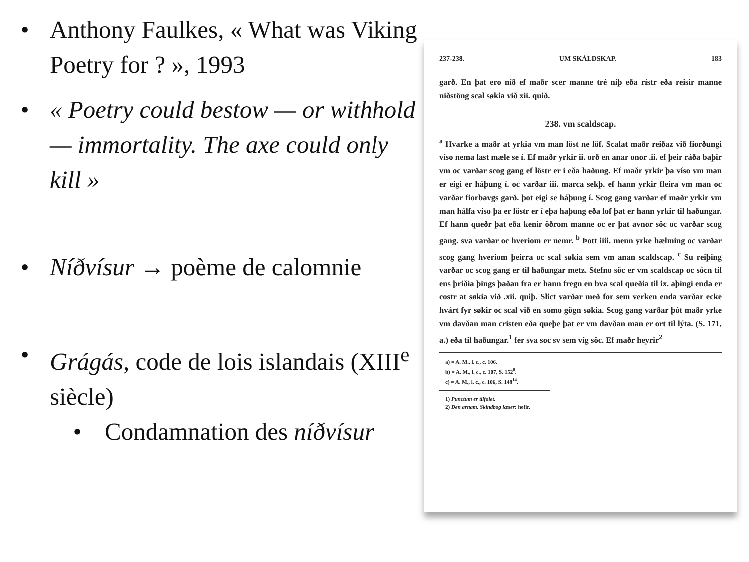• Anthony Faulkes, « What was Viking Poetry for ? », 1993
• « Poetry could bestow — or withhold — immortality. The axe could only kill »
• Níðvísur → poème de calomnie
• Grágás, code de lois islandais (XIII<sup>e</sup> siècle)
• Condamnation des níðvísur
237-238. UM SKÁLDSKAP. 183
garð. En þat ero níð ef maðr scer manne tré níþ eða rístr eða reisir manne niðstöng scal søkia við xii. quið.
238. vm scaldscap.
<sup>a</sup> Hvarke a maðr at yrkia vm man löst ne löf. Scalat maðr reiðaz við fiorðungi víso nema last mæle se í. Ef maðr yrkir ii. orð en anar onor .ii. ef þeir ráða baþir vm oc varðar scog gang ef löstr er i eða haðung. Ef maðr yrkir þa víso vm man er eigi er háþung í. oc varðar iii. marca sekþ. ef hann yrkir fleira vm man oc varðar fiorbavgs garð. þot eigi se háþung í. Scog gang varðar ef maðr yrkir vm man hálfa víso þa er löstr er í eþa haþung eða lof þat er hann yrkir til haðungar. Ef hann queðr þat eða kenir öðrom manne oc er þat avnor söc oc varðar scog gang. sva varðar oc hveriom er nemr. <sup>b</sup> Þott iiii. menn yrke hælming oc varðar scog gang hveriom þeirra oc scal søkia sem vm anan scaldscap. <sup>c</sup> Su reiþing varðar oc scog gang er til haðungar metz. Stefno söc er vm scaldscap oc sócn til ens þriðia þings þaðan fra er hann fregn en bva scal queðia til ix. aþingi enda er costr at søkia við .xii. quiþ. Slict varðar með for sem verken enda varðar ecke hvárt fyr søkir oc scal við en somo gögn søkia. Scog gang varðar þót maðr yrke vm davðan man cristen eða queþe þat er vm davðan man er ort til lýta. (S. 171, a.) eða til haðungar.<sup>1</sup> fer sva soc sv sem víg söc. Ef maðr heyrir<sup>2</sup>
a) = A. M., l. c., c. 106.
b) = A. M., l. c., c. 107, S. 152<sup>8</sup>.
c) = A. M., l. c., c. 106, S. 148<sup>14</sup>.
1) Punctum er tilføiet.
2) Den arnam. Skindbog læser: hefir.